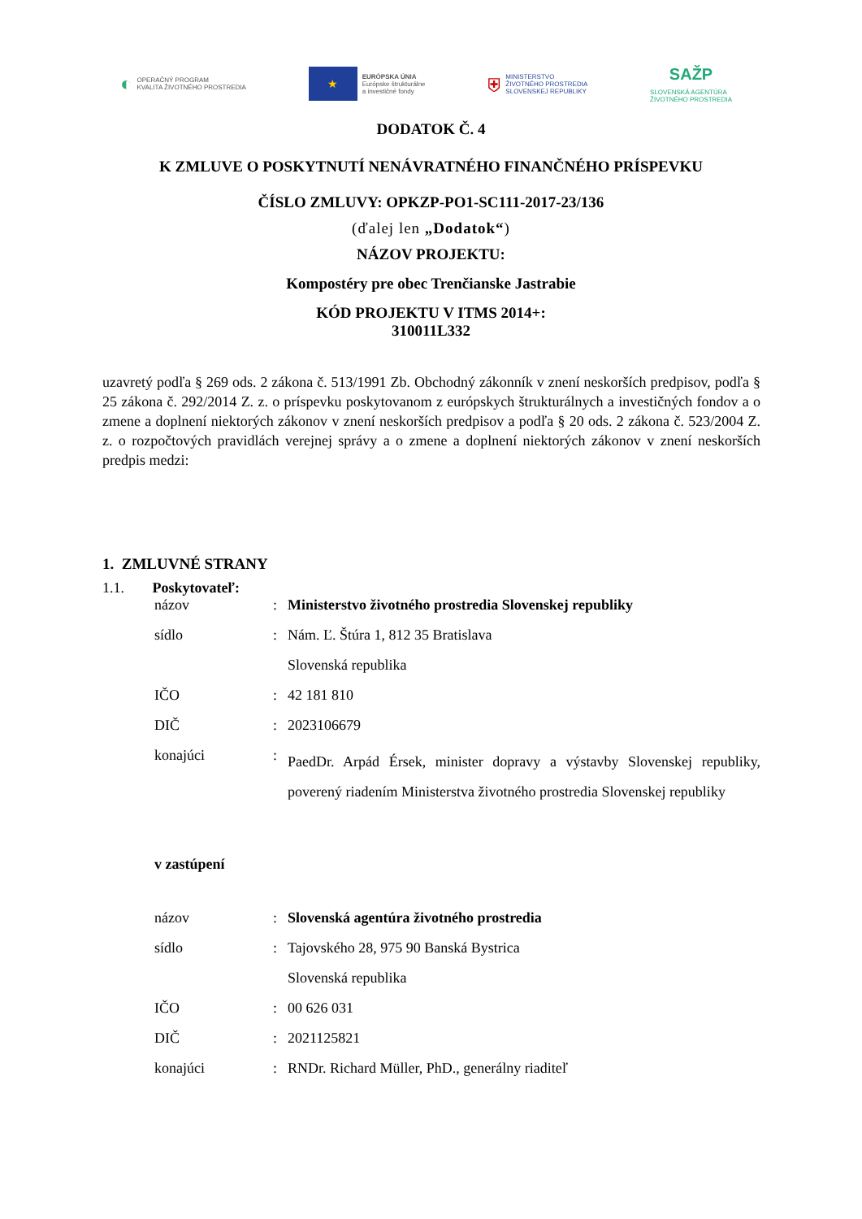◐ OPERAČNÝ PROGRAM
KVALITA ŽIVOTNÉHO PROSTREDIA
★
EURÓPSKA ÚNIA
Európske štrukturálne
a investičné fondy
⛨ MINISTERSTVO
ŽIVOTNÉHO PROSTREDIA
SLOVENSKEJ REPUBLIKY
SAŽP
SLOVENSKÁ AGENTÚRA
ŽIVOTNÉHO PROSTREDIA
DODATOK Č. 4
K ZMLUVE O POSKYTNUTÍ NENÁVRATNÉHO FINANČNÉHO PRÍSPEVKU
ČÍSLO ZMLUVY: OPKZP-PO1-SC111-2017-23/136
(ďalej len „Dodatok“)
NÁZOV PROJEKTU:
Kompostéry pre obec Trenčianske Jastrabie
KÓD PROJEKTU V ITMS 2014+:
310011L332
uzavretý podľa § 269 ods. 2 zákona č. 513/1991 Zb. Obchodný zákonník v znení neskorších predpisov, podľa § 25 zákona č. 292/2014 Z. z. o príspevku poskytovanom z európskych štrukturálnych a investičných fondov a o zmene a doplnení niektorých zákonov v znení neskorších predpisov a podľa § 20 ods. 2 zákona č. 523/2004 Z. z. o rozpočtových pravidlách verejnej správy a o zmene a doplnení niektorých zákonov v znení neskorších predpis medzi:
1. ZMLUVNÉ STRANY
1.1. Poskytovateľ:
| názov | : | Ministerstvo životného prostredia Slovenskej republiky |
| sídlo | : | Nám. Ľ. Štúra 1, 812 35 Bratislava |
| | | Slovenská republika |
| IČO | : | 42 181 810 |
| DIČ | : | 2023106679 |
| konajúci | : | PaedDr. Arpád Érsek, minister dopravy a výstavby Slovenskej republiky, poverený riadením Ministerstva životného prostredia Slovenskej republiky |
v zastúpení
| názov | : | Slovenská agentúra životného prostredia |
| sídlo | : | Tajovského 28, 975 90 Banská Bystrica |
| | | Slovenská republika |
| IČO | : | 00 626 031 |
| DIČ | : | 2021125821 |
| konajúci | : | RNDr. Richard Müller, PhD., generálny riaditeľ |